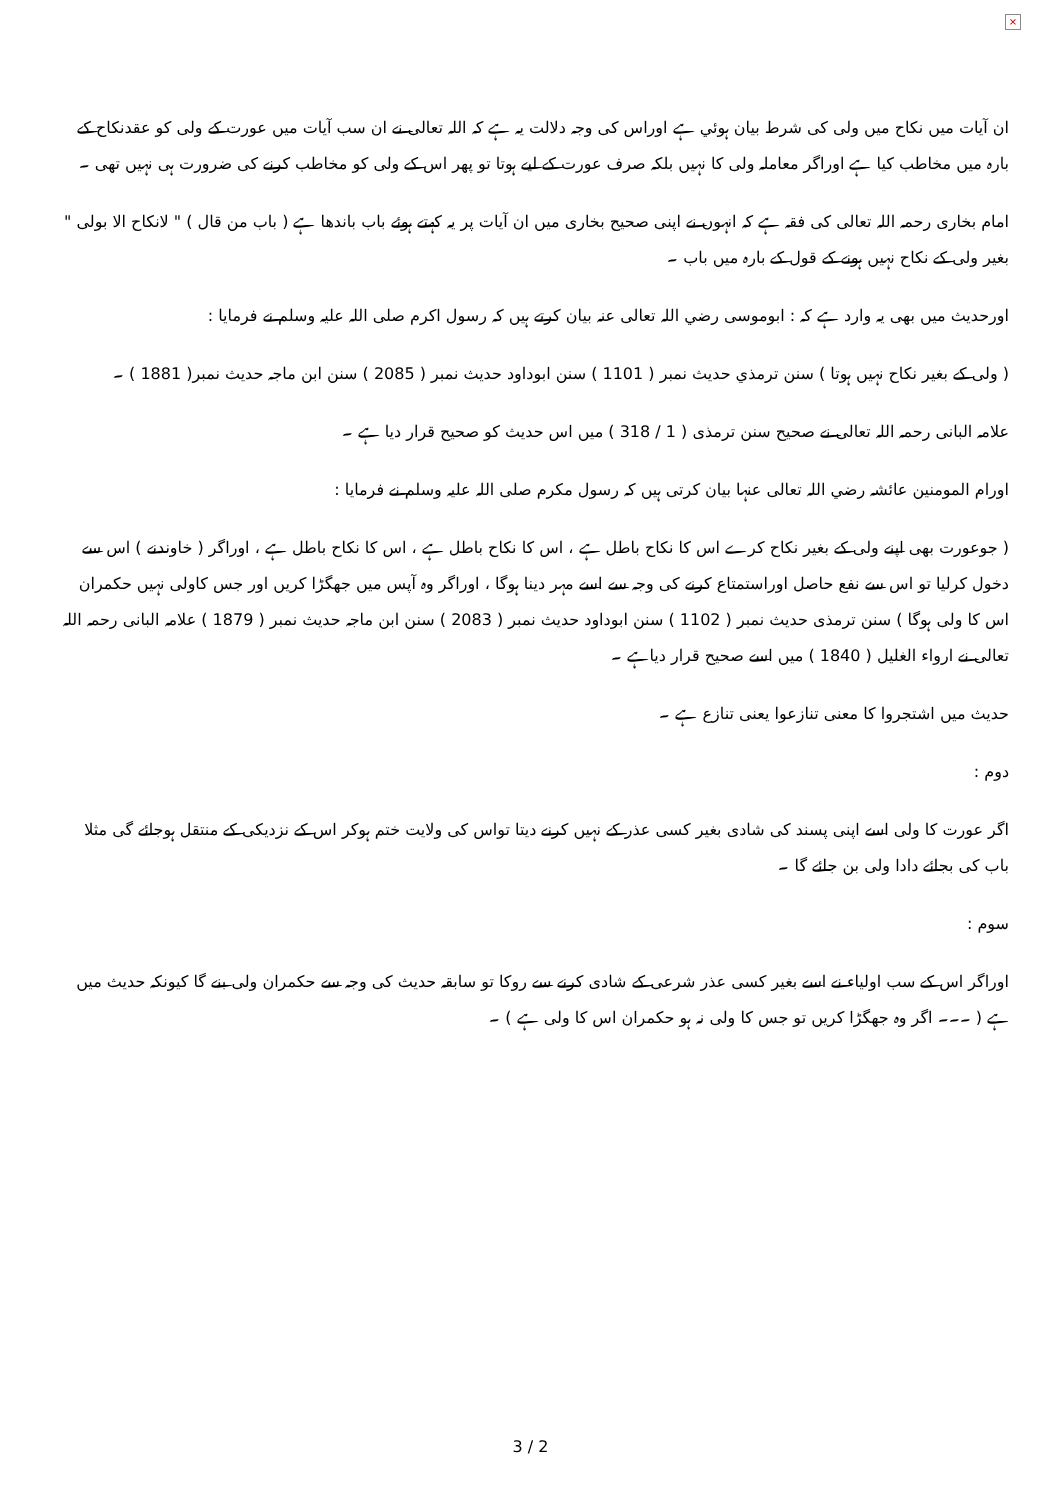×
ان آیات میں نکاح میں ولی کی شرط بیان ہوئي ہے اوراس کی وجہ دلالت یہ ہے کہ اللہ تعالی نے ان سب آیات میں عورت کے ولی کو عقدنکاح کے بارہ میں مخاطب کیا ہے اوراگر معاملہ ولی کا نہیں بلکہ صرف عورت کے لیے ہوتا تو پھر اس کے ولی کو مخاطب کرنے کی ضرورت ہی نہیں تھی ۔
امام بخاری رحمہ اللہ تعالی کی فقہ ہے کہ انہوں نے اپنی صحیح بخاری میں ان آیات پر یہ کہتے ہوئے باب باندھا ہے ( باب من قال ) " لانکاح الا بولی " بغیر ولی کے نکاح نہیں ہونے کے قول کے بارہ میں باب ۔
اورحدیث میں بھی یہ وارد ہے کہ : ابوموسی رضي اللہ تعالی عنہ بیان کرتے ہیں کہ رسول اکرم صلی اللہ علیہ وسلم نے فرمایا :
( ولی کے بغیر نکاح نہیں ہوتا ) سنن ترمذي حدیث نمبر ( 1101 ) سنن ابوداود حدیث نمبر ( 2085 ) سنن ابن ماجہ حدیث نمبر( 1881 ) ۔
علامہ البانی رحمہ اللہ تعالی نے صحیح سنن ترمذی ( 1 / 318 ) میں اس حدیث کو صحیح قرار دیا ہے ۔
اورام المومنین عائشہ رضي اللہ تعالی عنہا بیان کرتی ہیں کہ رسول مکرم صلی اللہ علیہ وسلم نے فرمایا :
( جوعورت بھی اپنے ولی کے بغیر نکاح کرے اس کا نکاح باطل ہے ، اس کا نکاح باطل ہے ، اس کا نکاح باطل ہے ، اوراگر ( خاوندنے ) اس سے دخول کرلیا تو اس سے نفع حاصل اوراستمتاع کرنے کی وجہ سے اسے مہر دینا ہوگا ، اوراگر وہ آپس میں جھگڑا کریں اور جس کاولی نہیں حکمران اس کا ولی ہوگا ) سنن ترمذی حدیث نمبر ( 1102 ) سنن ابوداود حدیث نمبر ( 2083 ) سنن ابن ماجہ حدیث نمبر ( 1879 ) علامہ البانی رحمہ اللہ تعالی نے ارواء الغلیل ( 1840 ) میں اسے صحیح قرار دیاہے ۔
حدیث میں اشتجروا کا معنی تنازعوا یعنی تنازع ہے ۔
دوم :
اگر عورت کا ولی اسے اپنی پسند کی شادی بغیر کسی عذر کے نہیں کرنے دیتا تواس کی ولایت ختم ہوکر اس کے نزدیکی کے منتقل ہوجائے گی مثلا باب کی بجائے دادا ولی بن جائے گا ۔
سوم :
اوراگر اس کے سب اولیاء نے اسے بغیر کسی عذر شرعی کے شادی کرنے سے روکا تو سابقہ حدیث کی وجہ سے حکمران ولی بنے گا کیونکہ حدیث میں ہے ( ۔۔۔ اگر وہ جھگڑا کریں تو جس کا ولی نہ ہو حکمران اس کا ولی ہے ) ۔
3 / 2